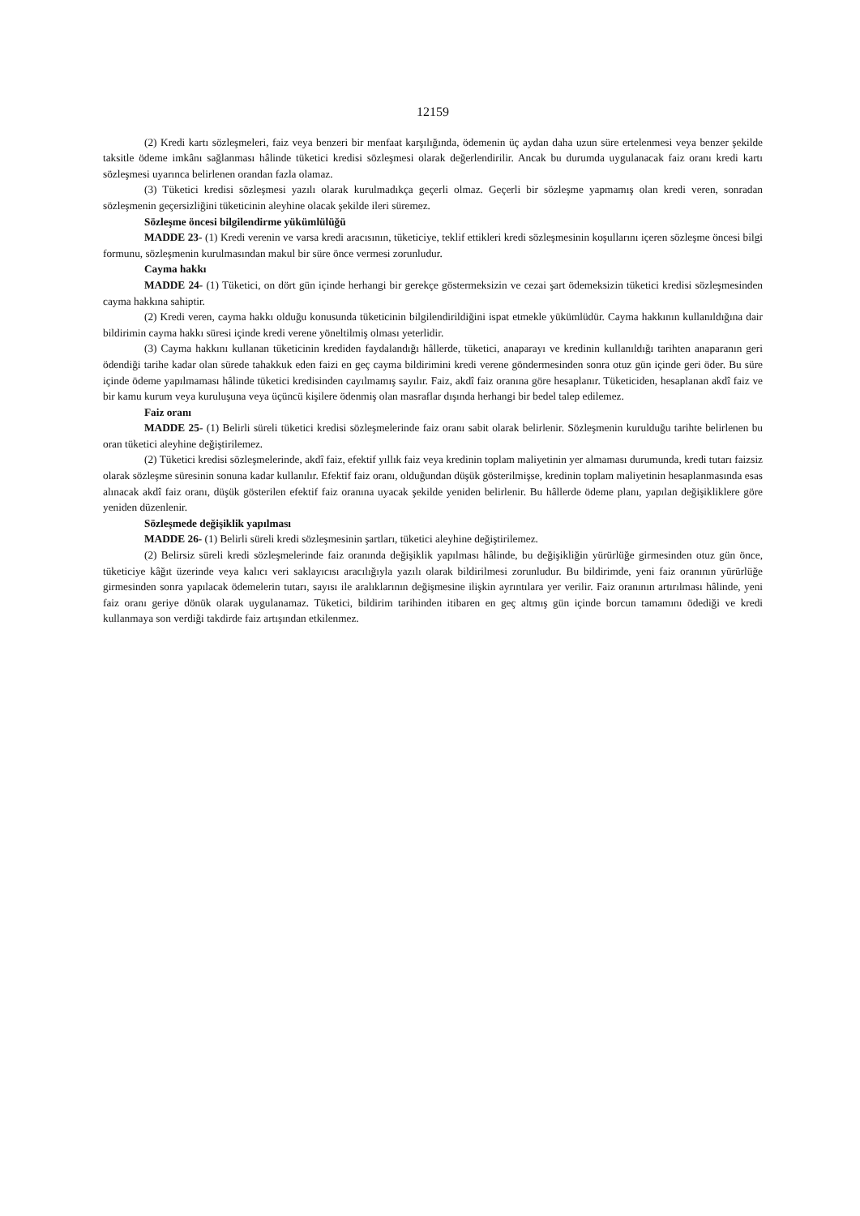12159
(2) Kredi kartı sözleşmeleri, faiz veya benzeri bir menfaat karşılığında, ödemenin üç aydan daha uzun süre ertelenmesi veya benzer şekilde taksitle ödeme imkânı sağlanması hâlinde tüketici kredisi sözleşmesi olarak değerlendirilir. Ancak bu durumda uygulanacak faiz oranı kredi kartı sözleşmesi uyarınca belirlenen orandan fazla olamaz.
(3) Tüketici kredisi sözleşmesi yazılı olarak kurulmadıkça geçerli olmaz. Geçerli bir sözleşme yapmamış olan kredi veren, sonradan sözleşmenin geçersizliğini tüketicinin aleyhine olacak şekilde ileri süremez.
Sözleşme öncesi bilgilendirme yükümlülüğü
MADDE 23- (1) Kredi verenin ve varsa kredi aracısının, tüketiciye, teklif ettikleri kredi sözleşmesinin koşullarını içeren sözleşme öncesi bilgi formunu, sözleşmenin kurulmasından makul bir süre önce vermesi zorunludur.
Cayma hakkı
MADDE 24- (1) Tüketici, on dört gün içinde herhangi bir gerekçe göstermeksizin ve cezai şart ödemeksizin tüketici kredisi sözleşmesinden cayma hakkına sahiptir.
(2) Kredi veren, cayma hakkı olduğu konusunda tüketicinin bilgilendirildiğini ispat etmekle yükümlüdür. Cayma hakkının kullanıldığına dair bildirimin cayma hakkı süresi içinde kredi verene yöneltilmiş olması yeterlidir.
(3) Cayma hakkını kullanan tüketicinin krediden faydalandığı hâllerde, tüketici, anaparayı ve kredinin kullanıldığı tarihten anaparanın geri ödendiği tarihe kadar olan sürede tahakkuk eden faizi en geç cayma bildirimini kredi verene göndermesinden sonra otuz gün içinde geri öder. Bu süre içinde ödeme yapılmaması hâlinde tüketici kredisinden cayılmamış sayılır. Faiz, akdî faiz oranına göre hesaplanır. Tüketiciden, hesaplanan akdî faiz ve bir kamu kurum veya kuruluşuna veya üçüncü kişilere ödenmiş olan masraflar dışında herhangi bir bedel talep edilemez.
Faiz oranı
MADDE 25- (1) Belirli süreli tüketici kredisi sözleşmelerinde faiz oranı sabit olarak belirlenir. Sözleşmenin kurulduğu tarihte belirlenen bu oran tüketici aleyhine değiştirilemez.
(2) Tüketici kredisi sözleşmelerinde, akdî faiz, efektif yıllık faiz veya kredinin toplam maliyetinin yer almaması durumunda, kredi tutarı faizsiz olarak sözleşme süresinin sonuna kadar kullanılır. Efektif faiz oranı, olduğundan düşük gösterilmişse, kredinin toplam maliyetinin hesaplanmasında esas alınacak akdî faiz oranı, düşük gösterilen efektif faiz oranına uyacak şekilde yeniden belirlenir. Bu hâllerde ödeme planı, yapılan değişikliklere göre yeniden düzenlenir.
Sözleşmede değişiklik yapılması
MADDE 26- (1) Belirli süreli kredi sözleşmesinin şartları, tüketici aleyhine değiştirilemez.
(2) Belirsiz süreli kredi sözleşmelerinde faiz oranında değişiklik yapılması hâlinde, bu değişikliğin yürürlüğe girmesinden otuz gün önce, tüketiciye kâğıt üzerinde veya kalıcı veri saklayıcısı aracılığıyla yazılı olarak bildirilmesi zorunludur. Bu bildirimde, yeni faiz oranının yürürlüğe girmesinden sonra yapılacak ödemelerin tutarı, sayısı ile aralıklarının değişmesine ilişkin ayrıntılara yer verilir. Faiz oranının artırılması hâlinde, yeni faiz oranı geriye dönük olarak uygulanamaz. Tüketici, bildirim tarihinden itibaren en geç altmış gün içinde borcun tamamını ödediği ve kredi kullanmaya son verdiği takdirde faiz artışından etkilenmez.